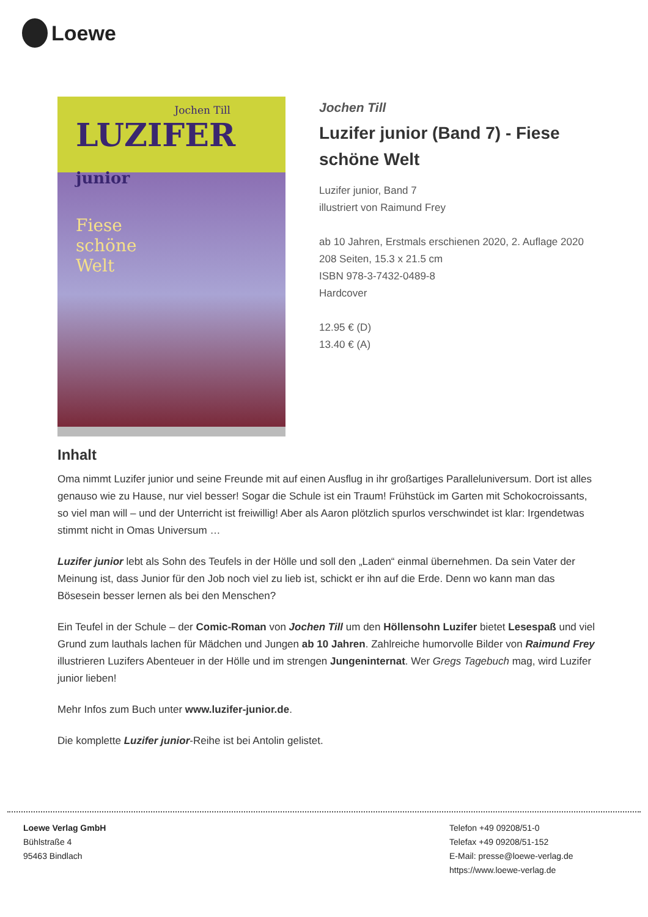Loewe
Jochen Till
LUZIFER junior
Fiese
schöne
Welt
Jochen Till
Luzifer junior (Band 7) - Fiese schöne Welt
Luzifer junior, Band 7
illustriert von Raimund Frey
ab 10 Jahren, Erstmals erschienen 2020, 2. Auflage 2020
208 Seiten, 15.3 x 21.5 cm
ISBN 978-3-7432-0489-8
Hardcover
12.95 € (D)
13.40 € (A)
Inhalt
Oma nimmt Luzifer junior und seine Freunde mit auf einen Ausflug in ihr großartiges Paralleluniversum. Dort ist alles genauso wie zu Hause, nur viel besser! Sogar die Schule ist ein Traum! Frühstück im Garten mit Schokocroissants, so viel man will – und der Unterricht ist freiwillig! Aber als Aaron plötzlich spurlos verschwindet ist klar: Irgendetwas stimmt nicht in Omas Universum …
Luzifer junior lebt als Sohn des Teufels in der Hölle und soll den „Laden“ einmal übernehmen. Da sein Vater der Meinung ist, dass Junior für den Job noch viel zu lieb ist, schickt er ihn auf die Erde. Denn wo kann man das Bösesein besser lernen als bei den Menschen?
Ein Teufel in der Schule – der Comic-Roman von Jochen Till um den Höllensohn Luzifer bietet Lesespaß und viel Grund zum lauthals lachen für Mädchen und Jungen ab 10 Jahren. Zahlreiche humorvolle Bilder von Raimund Frey illustrieren Luzifers Abenteuer in der Hölle und im strengen Jungeninternat. Wer Gregs Tagebuch mag, wird Luzifer junior lieben!
Mehr Infos zum Buch unter www.luzifer-junior.de.
Die komplette Luzifer junior-Reihe ist bei Antolin gelistet.
Loewe Verlag GmbH
Bühlstraße 4
95463 Bindlach
Telefon +49 09208/51-0
Telefax +49 09208/51-152
E-Mail: presse@loewe-verlag.de
https://www.loewe-verlag.de